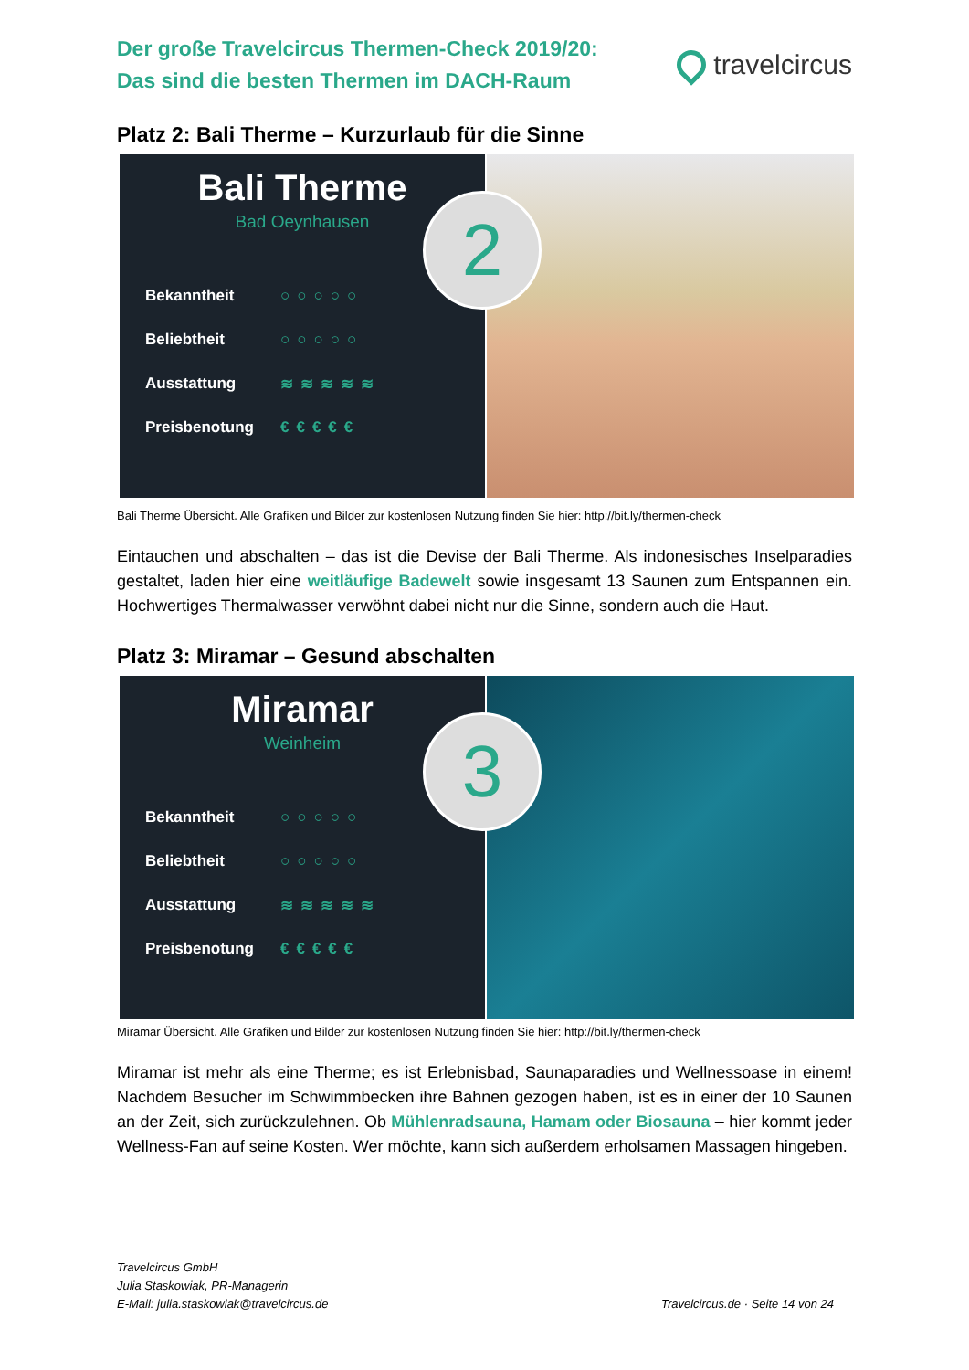Der große Travelcircus Thermen-Check 2019/20:
Das sind die besten Thermen im DACH-Raum
travelcircus
Platz 2: Bali Therme – Kurzurlaub für die Sinne
Bali Therme
Bad Oeynhausen
2
Bekanntheit ○○○○○
Beliebtheit ○○○○○
Ausstattung ≋≋≋≋≋
Preisbenotung €€€€€
Bali Therme Übersicht. Alle Grafiken und Bilder zur kostenlosen Nutzung finden Sie hier: http://bit.ly/thermen-check
Eintauchen und abschalten – das ist die Devise der Bali Therme. Als indonesisches Inselparadies gestaltet, laden hier eine weitläufige Badewelt sowie insgesamt 13 Saunen zum Entspannen ein. Hochwertiges Thermalwasser verwöhnt dabei nicht nur die Sinne, sondern auch die Haut.
Platz 3: Miramar – Gesund abschalten
Miramar
Weinheim
3
Bekanntheit ○○○○○
Beliebtheit ○○○○○
Ausstattung ≋≋≋≋≋
Preisbenotung €€€€€
Miramar Übersicht. Alle Grafiken und Bilder zur kostenlosen Nutzung finden Sie hier: http://bit.ly/thermen-check
Miramar ist mehr als eine Therme; es ist Erlebnisbad, Saunaparadies und Wellnessoase in einem! Nachdem Besucher im Schwimmbecken ihre Bahnen gezogen haben, ist es in einer der 10 Saunen an der Zeit, sich zurückzulehnen. Ob Mühlenradsauna, Hamam oder Biosauna – hier kommt jeder Wellness-Fan auf seine Kosten. Wer möchte, kann sich außerdem erholsamen Massagen hingeben.
Travelcircus GmbH
Julia Staskowiak, PR-Managerin
E-Mail: julia.staskowiak@travelcircus.de
Travelcircus.de · Seite 14 von 24